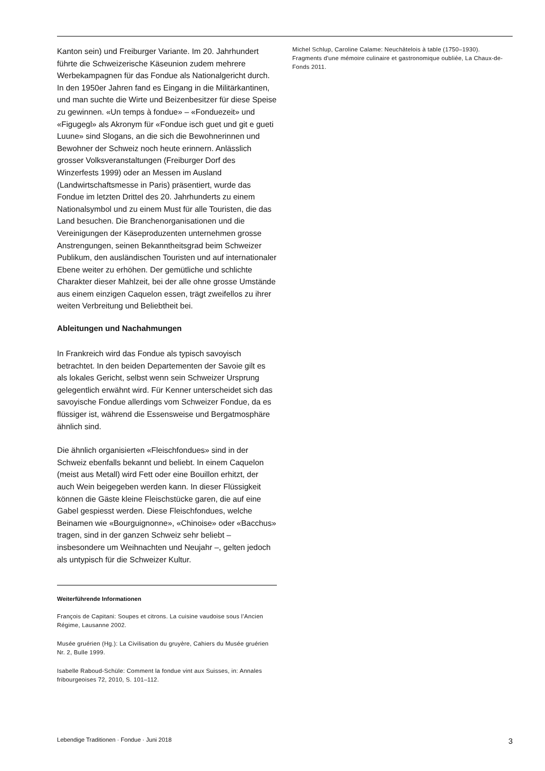Kanton sein) und Freiburger Variante. Im 20. Jahrhundert führte die Schweizerische Käseunion zudem mehrere Werbekampagnen für das Fondue als Nationalgericht durch. In den 1950er Jahren fand es Eingang in die Militärkantinen, und man suchte die Wirte und Beizenbesitzer für diese Speise zu gewinnen. «Un temps à fondue» – «Fonduezeit» und «Figugegl» als Akronym für «Fondue isch guet und git e gueti Luune» sind Slogans, an die sich die Bewohnerinnen und Bewohner der Schweiz noch heute erinnern. Anlässlich grosser Volksveranstaltungen (Freiburger Dorf des Winzerfests 1999) oder an Messen im Ausland (Landwirtschaftsmesse in Paris) präsentiert, wurde das Fondue im letzten Drittel des 20. Jahrhunderts zu einem Nationalsymbol und zu einem Must für alle Touristen, die das Land besuchen. Die Branchenorganisationen und die Vereinigungen der Käseproduzenten unternehmen grosse Anstrengungen, seinen Bekanntheitsgrad beim Schweizer Publikum, den ausländischen Touristen und auf internationaler Ebene weiter zu erhöhen. Der gemütliche und schlichte Charakter dieser Mahlzeit, bei der alle ohne grosse Umstände aus einem einzigen Caquelon essen, trägt zweifellos zu ihrer weiten Verbreitung und Beliebtheit bei.
Ableitungen und Nachahmungen
In Frankreich wird das Fondue als typisch savoyisch betrachtet. In den beiden Departementen der Savoie gilt es als lokales Gericht, selbst wenn sein Schweizer Ursprung gelegentlich erwähnt wird. Für Kenner unterscheidet sich das savoyische Fondue allerdings vom Schweizer Fondue, da es flüssiger ist, während die Essensweise und Bergatmosphäre ähnlich sind.
Die ähnlich organisierten «Fleischfondues» sind in der Schweiz ebenfalls bekannt und beliebt. In einem Caquelon (meist aus Metall) wird Fett oder eine Bouillon erhitzt, der auch Wein beigegeben werden kann. In dieser Flüssigkeit können die Gäste kleine Fleischstücke garen, die auf eine Gabel gespiesst werden. Diese Fleischfondues, welche Beinamen wie «Bourguignonne», «Chinoise» oder «Bacchus» tragen, sind in der ganzen Schweiz sehr beliebt – insbesondere um Weihnachten und Neujahr –, gelten jedoch als untypisch für die Schweizer Kultur.
Weiterführende Informationen
François de Capitani: Soupes et citrons. La cuisine vaudoise sous l’Ancien Régime, Lausanne 2002.
Musée gruérien (Hg.): La Civilisation du gruyère, Cahiers du Musée gruérien Nr. 2, Bulle 1999.
Isabelle Raboud-Schüle: Comment la fondue vint aux Suisses, in: Annales fribourgeoises 72, 2010, S. 101–112.
Michel Schlup, Caroline Calame: Neuchâtelois à table (1750–1930). Fragments d'une mémoire culinaire et gastronomique oubliée, La Chaux-de-Fonds 2011.
Lebendige Traditionen · Fondue · Juni 2018 3